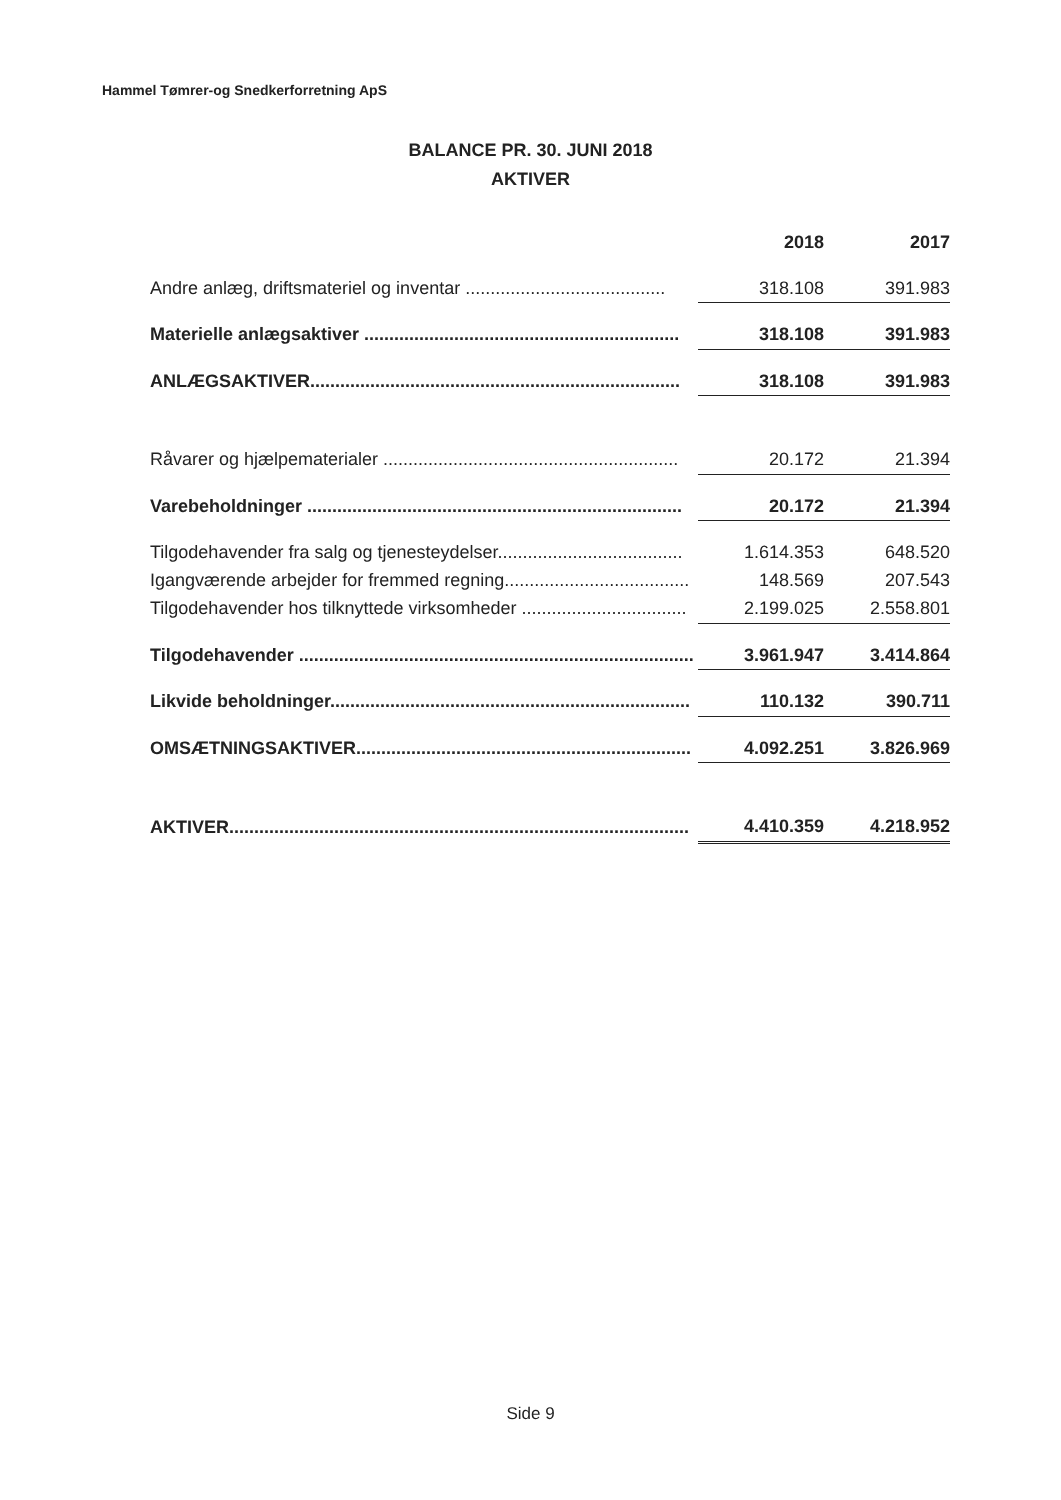Hammel Tømrer-og Snedkerforretning ApS
BALANCE PR. 30. JUNI 2018
AKTIVER
| | 2018 | 2017 |
| --- | --- | --- |
| Andre anlæg, driftsmateriel og inventar ........................................ | 318.108 | 391.983 |
| Materielle anlægsaktiver ............................................................... | 318.108 | 391.983 |
| ANLÆGSAKTIVER.......................................................................... | 318.108 | 391.983 |
| Råvarer og hjælpematerialer ........................................................... | 20.172 | 21.394 |
| Varebeholdninger ........................................................................... | 20.172 | 21.394 |
| Tilgodehavender fra salg og tjenesteydelser..................................... | 1.614.353 | 648.520 |
| Igangværende arbejder for fremmed regning..................................... | 148.569 | 207.543 |
| Tilgodehavender hos tilknyttede virksomheder ................................. | 2.199.025 | 2.558.801 |
| Tilgodehavender ............................................................................... | 3.961.947 | 3.414.864 |
| Likvide beholdninger........................................................................ | 110.132 | 390.711 |
| OMSÆTNINGSAKTIVER................................................................... | 4.092.251 | 3.826.969 |
| AKTIVER............................................................................................ | 4.410.359 | 4.218.952 |
Side 9